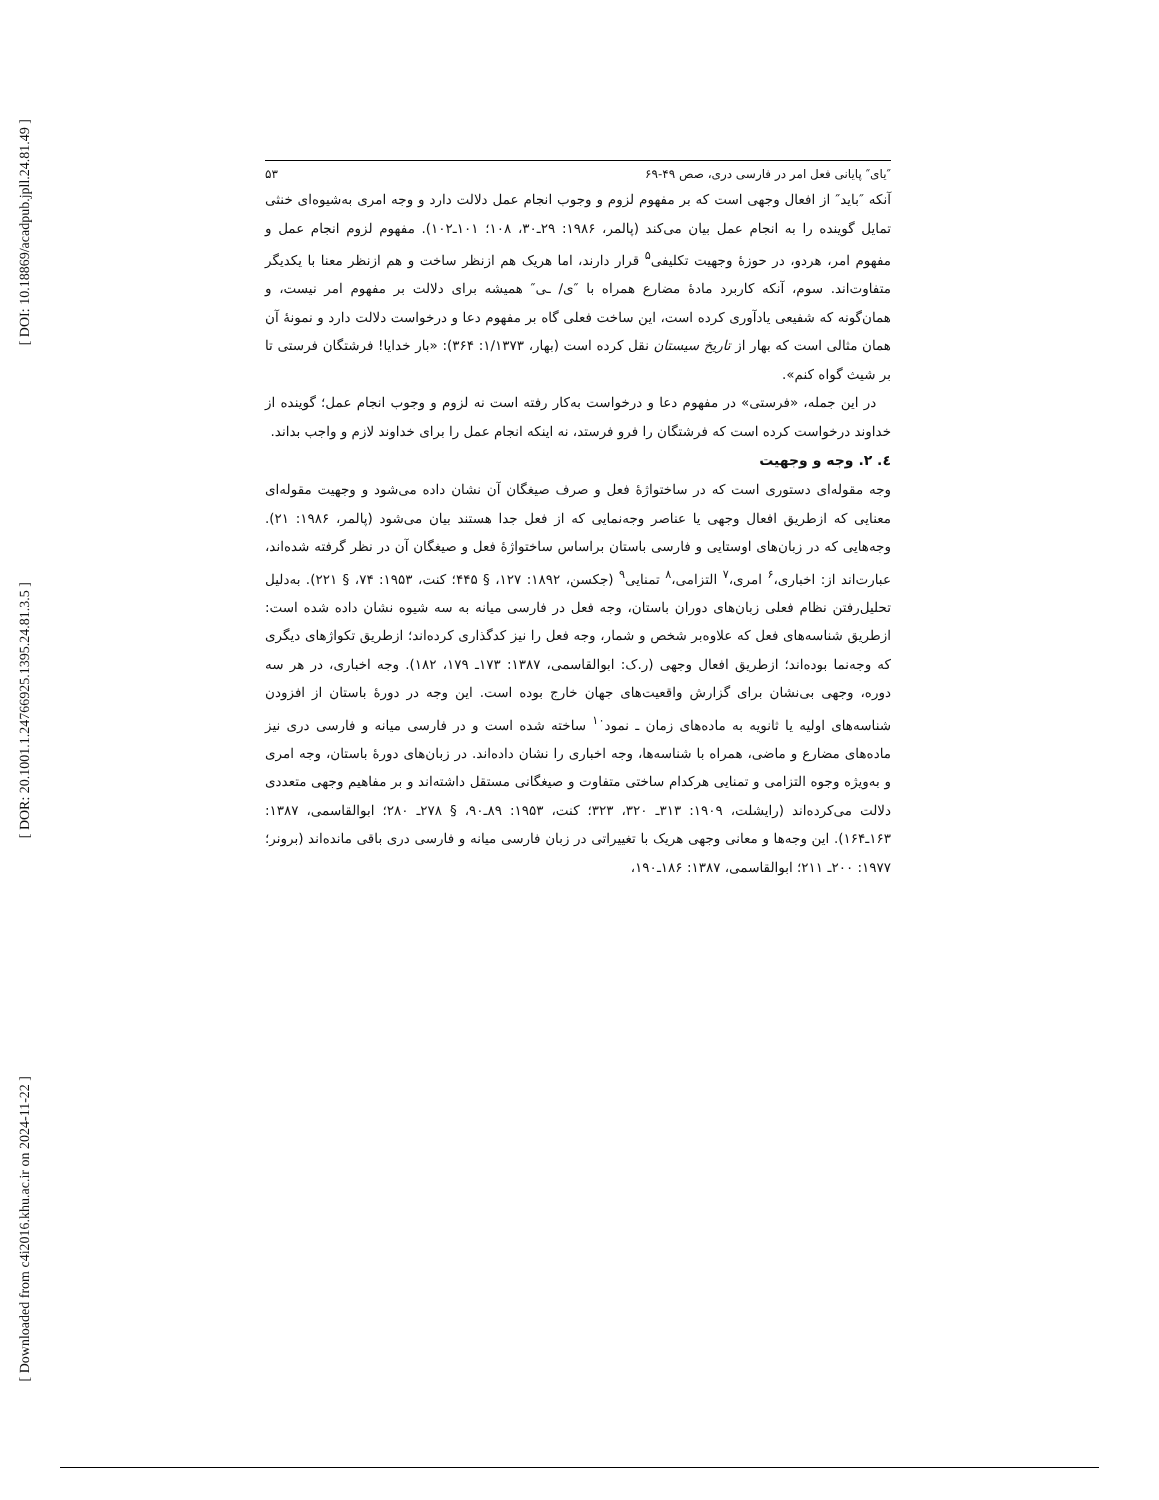[ DOI: 10.18869/acadpub.jpll.24.81.49 ]
[ DOR: 20.1001.1.24766925.1395.24.81.3.5 ]
[ Downloaded from c4i2016.khu.ac.ir on 2024-11-22 ]
″یای″ پایانی فعل امر در فارسی دری، صص ۴۹-۶۹ ۵۳
آنکه ″باید″ از افعال وجهی است که بر مفهوم لزوم و وجوب انجام عمل دلالت دارد و وجه امری به‌شیوه‌ای خنثی تمایل گوینده را به انجام عمل بیان می‌کند (پالمر، ۱۹۸۶: ۲۹ـ۳۰، ۱۰۸؛ ۱۰۱ـ۱۰۲). مفهوم لزوم انجام عمل و مفهوم امر، هردو، در حوزهٔ وجهیت تکلیفی<sup>۵</sup> قرار دارند، اما هریک هم ازنظر ساخت و هم ازنظر معنا با یکدیگر متفاوت‌اند. سوم، آنکه کاربرد مادهٔ مضارع همراه با ″ی/ ـی″ همیشه برای دلالت بر مفهوم امر نیست، و همان‌گونه که شفیعی یادآوری کرده است، این ساخت فعلی گاه بر مفهوم دعا و درخواست دلالت دارد و نمونهٔ آن همان مثالی است که بهار از تاریخ سیستان نقل کرده است (بهار، ۱/۱۳۷۳: ۳۶۴): «بار خدایا! فرشتگان فرستی تا بر شیث گواه کنم».
در این جمله، «فرستی» در مفهوم دعا و درخواست به‌کار رفته است نه لزوم و وجوب انجام عمل؛ گوینده از خداوند درخواست کرده است که فرشتگان را فرو فرستد، نه اینکه انجام عمل را برای خداوند لازم و واجب بداند.
٤. ۲. وجه و وجهیت
وجه مقوله‌ای دستوری است که در ساختواژهٔ فعل و صرف صیغگان آن نشان داده می‌شود و وجهیت مقوله‌ای معنایی که ازطریق افعال وجهی یا عناصر وجه‌نمایی که از فعل جدا هستند بیان می‌شود (پالمر، ۱۹۸۶: ۲۱). وجه‌هایی که در زبان‌های اوستایی و فارسی باستان براساس ساختواژهٔ فعل و صیغگان آن در نظر گرفته شده‌اند، عبارت‌اند از: اخباری،<sup>۶</sup> امری،<sup>۷</sup> التزامی،<sup>۸</sup> تمنایی<sup>۹</sup> (جکسن، ۱۸۹۲: ۱۲۷، § ۴۴۵؛ کنت، ۱۹۵۳: ۷۴، § ۲۲۱). به‌دلیل تحلیل‌رفتن نظام فعلی زبان‌های دوران باستان، وجه فعل در فارسی میانه به سه شیوه نشان داده شده است: ازطریق شناسه‌های فعل که علاوه‌بر شخص و شمار، وجه فعل را نیز کدگذاری کرده‌اند؛ ازطریق تکواژهای دیگری که وجه‌نما بوده‌اند؛ ازطریق افعال وجهی (ر.ک: ابوالقاسمی، ۱۳۸۷: ۱۷۳ـ ۱۷۹، ۱۸۲). وجه اخباری، در هر سه دوره، وجهی بی‌نشان برای گزارش واقعیت‌های جهان خارج بوده است. این وجه در دورهٔ باستان از افزودن شناسه‌های اولیه یا ثانویه به ماده‌های زمان ـ نمود<sup>۱۰</sup> ساخته شده است و در فارسی میانه و فارسی دری نیز ماده‌های مضارع و ماضی، همراه با شناسه‌ها، وجه اخباری را نشان داده‌اند. در زبان‌های دورهٔ باستان، وجه امری و به‌ویژه وجوه التزامی و تمنایی هرکدام ساختی متفاوت و صیغگانی مستقل داشته‌اند و بر مفاهیم وجهی متعددی دلالت می‌کرده‌اند (رایشلت، ۱۹۰۹: ۳۱۳ـ ۳۲۰، ۳۲۳؛ کنت، ۱۹۵۳: ۸۹ـ۹۰، § ۲۷۸ـ ۲۸۰؛ ابوالقاسمی، ۱۳۸۷: ۱۶۳ـ۱۶۴). این وجه‌ها و معانی وجهی هریک با تغییراتی در زبان فارسی میانه و فارسی دری باقی مانده‌اند (برونر؛ ۱۹۷۷: ۲۰۰ـ ۲۱۱؛ ابوالقاسمی، ۱۳۸۷: ۱۸۶ـ۱۹۰،